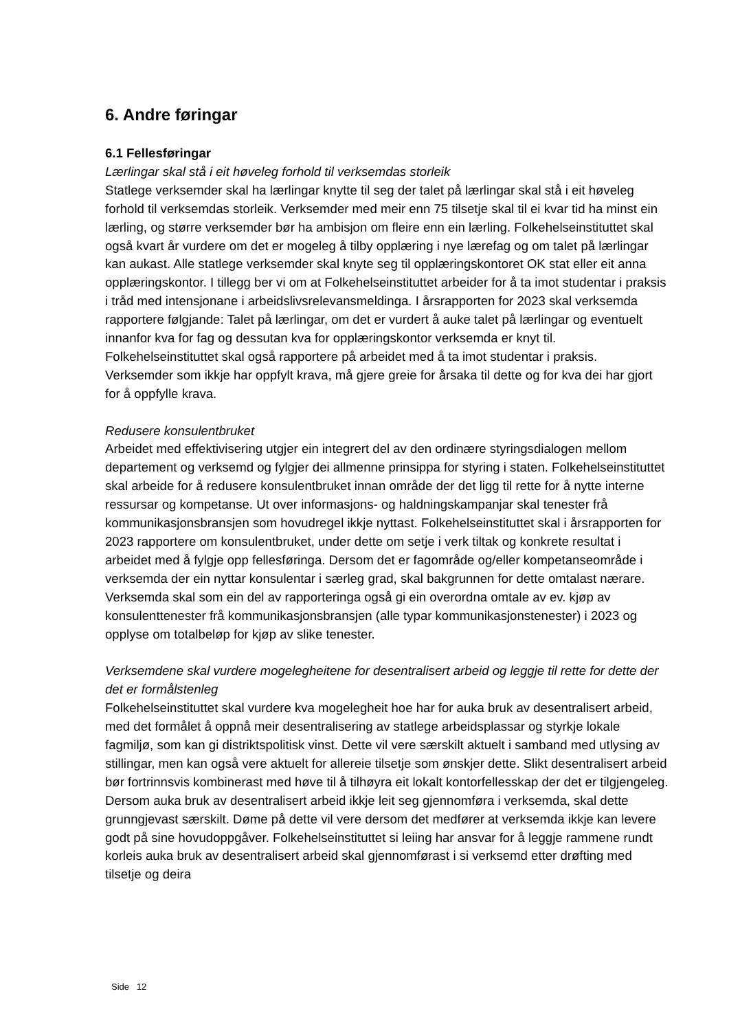6. Andre føringar
6.1 Fellesføringar
Lærlingar skal stå i eit høveleg forhold til verksemdas storleik
Statlege verksemder skal ha lærlingar knytte til seg der talet på lærlingar skal stå i eit høveleg forhold til verksemdas storleik. Verksemder med meir enn 75 tilsetje skal til ei kvar tid ha minst ein lærling, og større verksemder bør ha ambisjon om fleire enn ein lærling. Folkehelseinstituttet skal også kvart år vurdere om det er mogeleg å tilby opplæring i nye lærefag og om talet på lærlingar kan aukast. Alle statlege verksemder skal knyte seg til opplæringskontoret OK stat eller eit anna opplæringskontor. I tillegg ber vi om at Folkehelseinstituttet arbeider for å ta imot studentar i praksis i tråd med intensjonane i arbeidslivsrelevansmeldinga. I årsrapporten for 2023 skal verksemda rapportere følgjande: Talet på lærlingar, om det er vurdert å auke talet på lærlingar og eventuelt innanfor kva for fag og dessutan kva for opplæringskontor verksemda er knyt til. Folkehelseinstituttet skal også rapportere på arbeidet med å ta imot studentar i praksis. Verksemder som ikkje har oppfylt krava, må gjere greie for årsaka til dette og for kva dei har gjort for å oppfylle krava.
Redusere konsulentbruket
Arbeidet med effektivisering utgjer ein integrert del av den ordinære styringsdialogen mellom departement og verksemd og fylgjer dei allmenne prinsippa for styring i staten. Folkehelseinstituttet skal arbeide for å redusere konsulentbruket innan område der det ligg til rette for å nytte interne ressursar og kompetanse. Ut over informasjons- og haldningskampanjar skal tenester frå kommunikasjonsbransjen som hovudregel ikkje nyttast. Folkehelseinstituttet skal i årsrapporten for 2023 rapportere om konsulentbruket, under dette om setje i verk tiltak og konkrete resultat i arbeidet med å fylgje opp fellesføringa. Dersom det er fagområde og/eller kompetanseområde i verksemda der ein nyttar konsulentar i særleg grad, skal bakgrunnen for dette omtalast nærare. Verksemda skal som ein del av rapporteringa også gi ein overordna omtale av ev. kjøp av konsulenttenester frå kommunikasjonsbransjen (alle typar kommunikasjonstenester) i 2023 og opplyse om totalbeløp for kjøp av slike tenester.
Verksemdene skal vurdere mogelegheitene for desentralisert arbeid og leggje til rette for dette der det er formålstenleg
Folkehelseinstituttet skal vurdere kva mogelegheit hoe har for auka bruk av desentralisert arbeid, med det formålet å oppnå meir desentralisering av statlege arbeidsplassar og styrkje lokale fagmiljø, som kan gi distriktspolitisk vinst. Dette vil vere særskilt aktuelt i samband med utlysing av stillingar, men kan også vere aktuelt for allereie tilsetje som ønskjer dette. Slikt desentralisert arbeid bør fortrinnsvis kombinerast med høve til å tilhøyra eit lokalt kontorfellesskap der det er tilgjengeleg. Dersom auka bruk av desentralisert arbeid ikkje leit seg gjennomføra i verksemda, skal dette grunngjevast særskilt. Døme på dette vil vere dersom det medfører at verksemda ikkje kan levere godt på sine hovudoppgåver. Folkehelseinstituttet si leiing har ansvar for å leggje rammene rundt korleis auka bruk av desentralisert arbeid skal gjennomførast i si verksemd etter drøfting med tilsetje og deira
Side 12